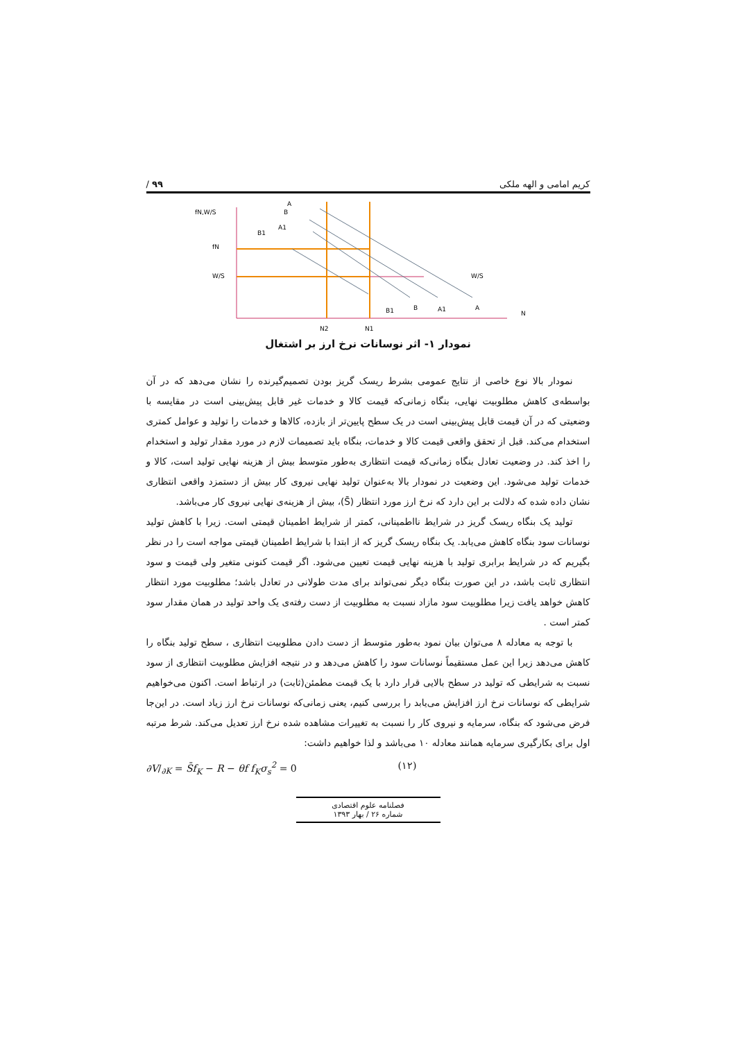کریم امامی و الهه ملکی ۹۹ /
fN,W/S
fN
W/S
W/S
B1
A1
A
B
B1
B
A1
A
N
N2
N1
نمودار ۱- اثر نوسانات نرخ ارز بر اشتغال
نمودار بالا نوع خاصی از نتایج عمومی بشرط ریسک گریز بودن تصمیم‌گیرنده را نشان می‌دهد که در آن بواسطه‌ی کاهش مطلوبیت نهایی، بنگاه زمانی‌که قیمت کالا و خدمات غیر قابل پیش‌بینی است در مقایسه با وضعیتی که در آن قیمت قابل پیش‌بینی است در یک سطح پایین‌تر از بازده، کالاها و خدمات را تولید و عوامل کمتری استخدام می‌کند. قبل از تحقق واقعی قیمت کالا و خدمات، بنگاه باید تصمیمات لازم در مورد مقدار تولید و استخدام را اخذ کند. در وضعیت تعادل بنگاه زمانی‌که قیمت انتظاری به‌طور متوسط بیش از هزینه نهایی تولید است، کالا و خدمات تولید می‌شود. این وضعیت در نمودار بالا به‌عنوان تولید نهایی نیروی کار بیش از دستمزد واقعی انتظاری نشان داده شده که دلالت بر این دارد که نرخ ارز مورد انتظار (S̄)، بیش از هزینه‌ی نهایی نیروی کار می‌باشد.
تولید یک بنگاه ریسک گریز در شرایط نااطمینانی، کمتر از شرایط اطمینان قیمتی است. زیرا با کاهش تولید نوسانات سود بنگاه کاهش می‌یابد. یک بنگاه ریسک گریز که از ابتدا با شرایط اطمینان قیمتی مواجه است را در نظر بگیریم که در شرایط برابری تولید با هزینه نهایی قیمت تعیین می‌شود. اگر قیمت کنونی متغیر ولی قیمت و سود انتظاری ثابت باشد، در این صورت بنگاه دیگر نمی‌تواند برای مدت طولانی در تعادل باشد؛ مطلوبیت مورد انتظار کاهش خواهد یافت زیرا مطلوبیت سود مازاد نسبت به مطلوبیت از دست رفته‌ی یک واحد تولید در همان مقدار سود کمتر است .
با توجه به معادله ۸ می‌توان بیان نمود به‌طور متوسط از دست دادن مطلوبیت انتظاری ، سطح تولید بنگاه را کاهش می‌دهد زیرا این عمل مستقیماً نوسانات سود را کاهش می‌دهد و در نتیجه افزایش مطلوبیت انتظاری از سود نسبت به شرایطی که تولید در سطح بالایی قرار دارد با یک قیمت مطمئن(ثابت) در ارتباط است. اکنون می‌خواهیم شرایطی که نوسانات نرخ ارز افزایش می‌یابد را بررسی کنیم، یعنی زمانی‌که نوسانات نرخ ارز زیاد است. در این‌جا فرض می‌شود که بنگاه، سرمایه و نیروی کار را نسبت به تغییرات مشاهده شده نرخ ارز تعدیل می‌کند. شرط مرتبه اول برای بکارگیری سرمایه همانند معادله ۱۰ می‌باشد و لذا خواهیم داشت:
∂V/<sub>∂K</sub> = S̄f<sub>K</sub> − R − θf f<sub>K</sub>σ<sub>s</sub><sup>2</sup> = 0 (۱۲)
فصلنامه علوم اقتصادی
شماره ۲۶ / بهار ۱۳۹۳